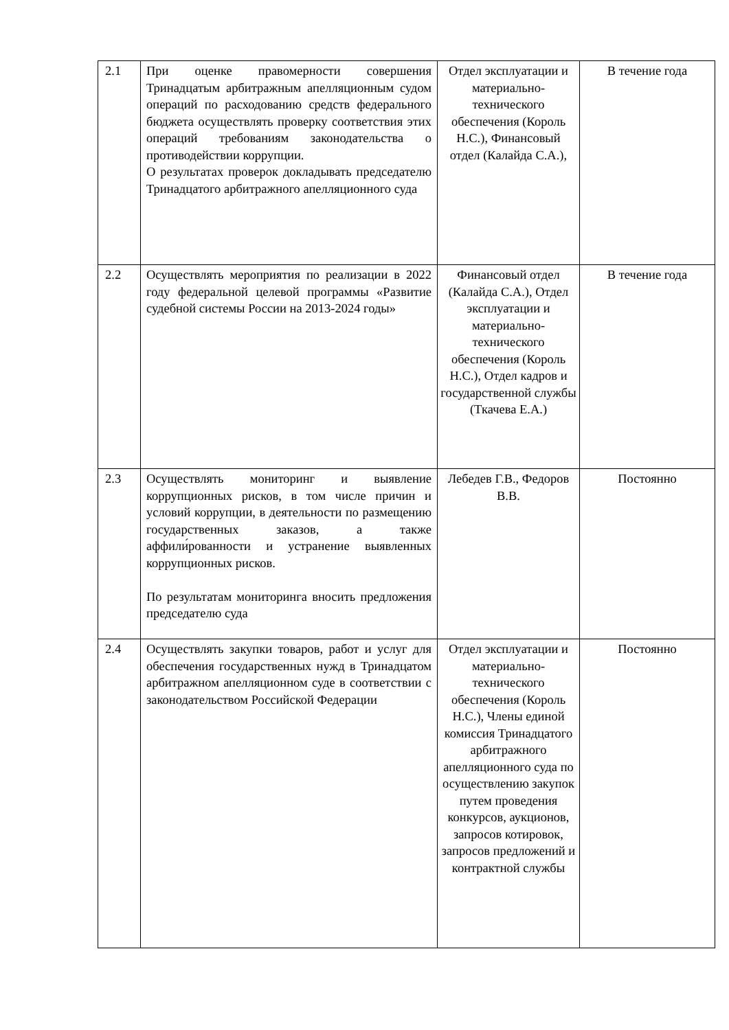| 2.1 | При оценке правомерности совершения Тринадцатым арбитражным апелляционным судом операций по расходованию средств федерального бюджета осуществлять проверку соответствия этих операций требованиям законодательства о противодействии коррупции. О результатах проверок докладывать председателю Тринадцатого арбитражного апелляционного суда | Отдел эксплуатации и материально-технического обеспечения (Король Н.С.), Финансовый отдел (Калайда С.А.), | В течение года |
| 2.2 | Осуществлять мероприятия по реализации в 2022 году федеральной целевой программы «Развитие судебной системы России на 2013-2024 годы» | Финансовый отдел (Калайда С.А.), Отдел эксплуатации и материально-технического обеспечения (Король Н.С.), Отдел кадров и государственной службы (Ткачева Е.А.) | В течение года |
| 2.3 | Осуществлять мониторинг и выявление коррупционных рисков, в том числе причин и условий коррупции, в деятельности по размещению государственных заказов, а также аффили́рованности и устранение выявленных коррупционных рисков. По результатам мониторинга вносить предложения председателю суда | Лебедев Г.В., Федоров В.В. | Постоянно |
| 2.4 | Осуществлять закупки товаров, работ и услуг для обеспечения государственных нужд в Тринадцатом арбитражном апелляционном суде в соответствии с законодательством Российской Федерации | Отдел эксплуатации и материально-технического обеспечения (Король Н.С.), Члены единой комиссия Тринадцатого арбитражного апелляционного суда по осуществлению закупок путем проведения конкурсов, аукционов, запросов котировок, запросов предложений и контрактной службы | Постоянно |